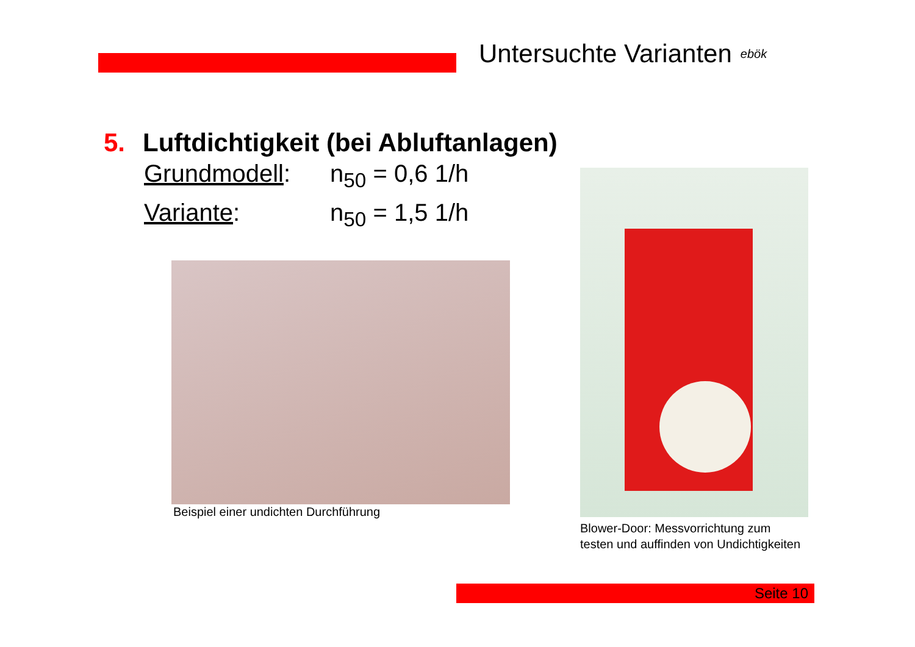Untersuchte Varianten ebök
5. Luftdichtigkeit (bei Abluftanlagen)
Grundmodell: n<sub>50</sub> = 0,6 1/h
Variante: n<sub>50</sub> = 1,5 1/h
Beispiel einer undichten Durchführung
Blower-Door: Messvorrichtung zum
testen und auffinden von Undichtigkeiten
Seite 10